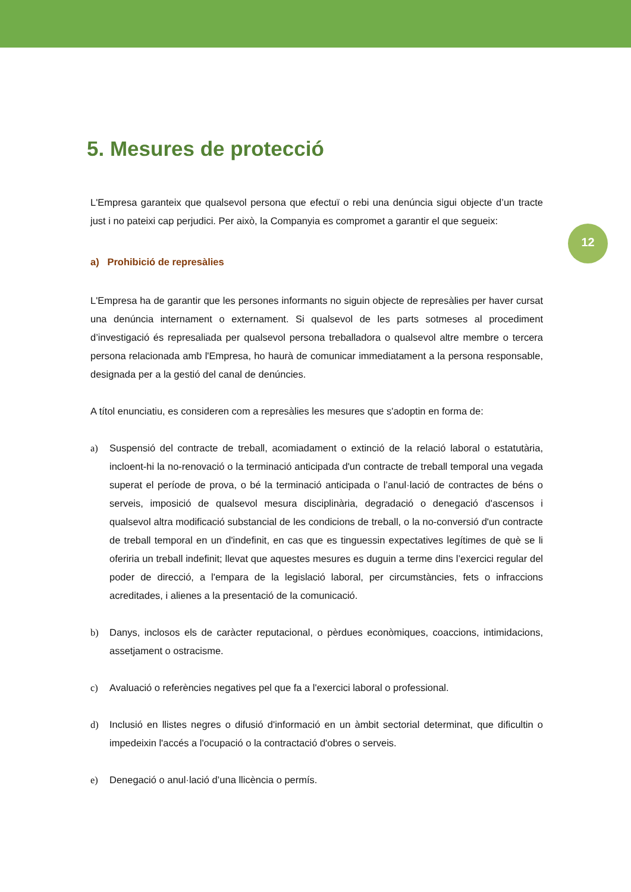12
5. Mesures de protecció
L'Empresa garanteix que qualsevol persona que efectuï o rebi una denúncia sigui objecte d’un tracte just i no pateixi cap perjudici. Per això, la Companyia es compromet a garantir el que segueix:
a) Prohibició de represàlies
L'Empresa ha de garantir que les persones informants no siguin objecte de represàlies per haver cursat una denúncia internament o externament. Si qualsevol de les parts sotmeses al procediment d’investigació és represaliada per qualsevol persona treballadora o qualsevol altre membre o tercera persona relacionada amb l'Empresa, ho haurà de comunicar immediatament a la persona responsable, designada per a la gestió del canal de denúncies.
A títol enunciatiu, es consideren com a represàlies les mesures que s'adoptin en forma de:
a) Suspensió del contracte de treball, acomiadament o extinció de la relació laboral o estatutària, incloent-hi la no-renovació o la terminació anticipada d'un contracte de treball temporal una vegada superat el període de prova, o bé la terminació anticipada o l’anul·lació de contractes de béns o serveis, imposició de qualsevol mesura disciplinària, degradació o denegació d'ascensos i qualsevol altra modificació substancial de les condicions de treball, o la no-conversió d'un contracte de treball temporal en un d'indefinit, en cas que es tinguessin expectatives legítimes de què se li oferiria un treball indefinit; llevat que aquestes mesures es duguin a terme dins l’exercici regular del poder de direcció, a l'empara de la legislació laboral, per circumstàncies, fets o infraccions acreditades, i alienes a la presentació de la comunicació.
b) Danys, inclosos els de caràcter reputacional, o pèrdues econòmiques, coaccions, intimidacions, assetjament o ostracisme.
c) Avaluació o referències negatives pel que fa a l'exercici laboral o professional.
d) Inclusió en llistes negres o difusió d'informació en un àmbit sectorial determinat, que dificultin o impedeixin l'accés a l'ocupació o la contractació d'obres o serveis.
e) Denegació o anul·lació d’una llicència o permís.